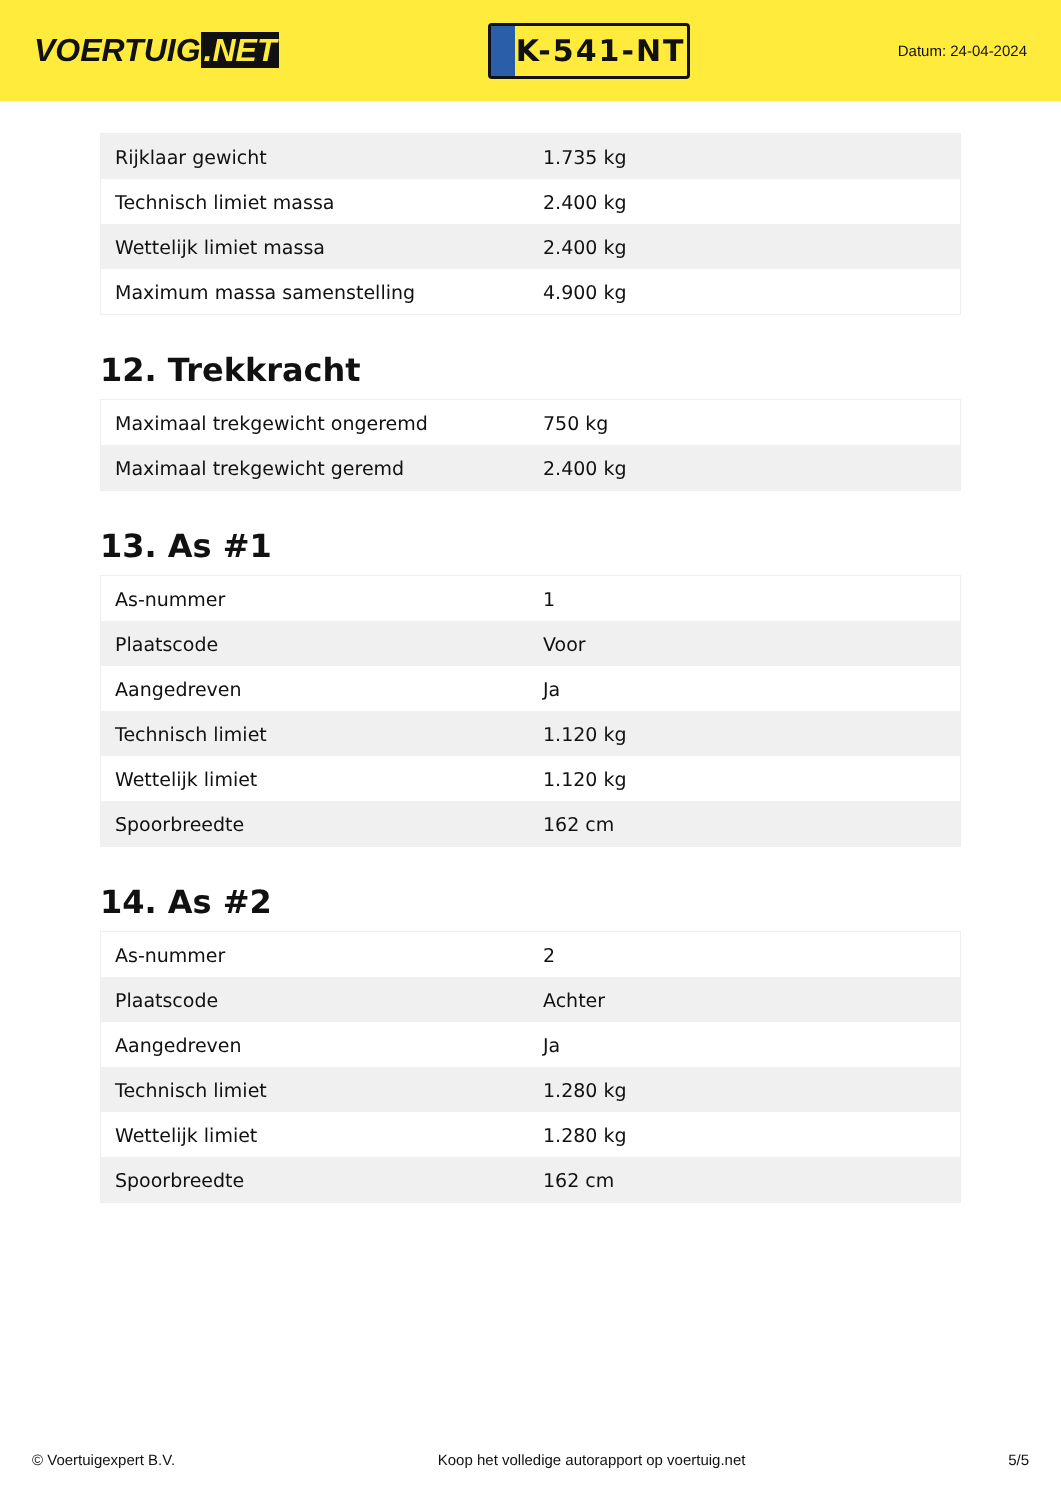VOERTUIG.NET
K-541-NT
Datum: 24-04-2024
| Rijklaar gewicht | 1.735 kg |
| Technisch limiet massa | 2.400 kg |
| Wettelijk limiet massa | 2.400 kg |
| Maximum massa samenstelling | 4.900 kg |
12. Trekkracht
| Maximaal trekgewicht ongeremd | 750 kg |
| Maximaal trekgewicht geremd | 2.400 kg |
13. As #1
| As-nummer | 1 |
| Plaatscode | Voor |
| Aangedreven | Ja |
| Technisch limiet | 1.120 kg |
| Wettelijk limiet | 1.120 kg |
| Spoorbreedte | 162 cm |
14. As #2
| As-nummer | 2 |
| Plaatscode | Achter |
| Aangedreven | Ja |
| Technisch limiet | 1.280 kg |
| Wettelijk limiet | 1.280 kg |
| Spoorbreedte | 162 cm |
© Voertuigexpert B.V. Koop het volledige autorapport op voertuig.net 5/5